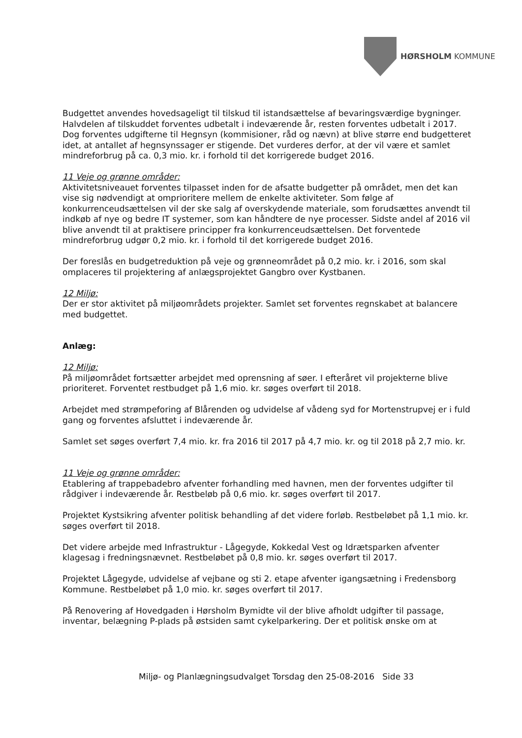HØRSHOLM KOMMUNE
Budgettet anvendes hovedsageligt til tilskud til istandsættelse af bevaringsværdige bygninger. Halvdelen af tilskuddet forventes udbetalt i indeværende år, resten forventes udbetalt i 2017. Dog forventes udgifterne til Hegnsyn (kommisioner, råd og nævn) at blive større end budgetteret idet, at antallet af hegnsynssager er stigende. Det vurderes derfor, at der vil være et samlet mindreforbrug på ca. 0,3 mio. kr. i forhold til det korrigerede budget 2016.
11 Veje og grønne områder:
Aktivitetsniveauet forventes tilpasset inden for de afsatte budgetter på området, men det kan vise sig nødvendigt at omprioritere mellem de enkelte aktiviteter. Som følge af konkurrenceudsættelsen vil der ske salg af overskydende materiale, som forudsættes anvendt til indkøb af nye og bedre IT systemer, som kan håndtere de nye processer. Sidste andel af 2016 vil blive anvendt til at praktisere principper fra konkurrenceudsættelsen. Det forventede mindreforbrug udgør 0,2 mio. kr. i forhold til det korrigerede budget 2016.
Der foreslås en budgetreduktion på veje og grønneområdet på 0,2 mio. kr. i 2016, som skal omplaceres til projektering af anlægsprojektet Gangbro over Kystbanen.
12 Miljø:
Der er stor aktivitet på miljøområdets projekter. Samlet set forventes regnskabet at balancere med budgettet.
Anlæg:
12 Miljø:
På miljøområdet fortsætter arbejdet med oprensning af søer. I efteråret vil projekterne blive prioriteret. Forventet restbudget på 1,6 mio. kr. søges overført til 2018.
Arbejdet med strømpeforing af Blårenden og udvidelse af vådeng syd for Mortenstrupvej er i fuld gang og forventes afsluttet i indeværende år.
Samlet set søges overført 7,4 mio. kr. fra 2016 til 2017 på 4,7 mio. kr. og til 2018 på 2,7 mio. kr.
11 Veje og grønne områder:
Etablering af trappebadebro afventer forhandling med havnen, men der forventes udgifter til rådgiver i indeværende år. Restbeløb på 0,6 mio. kr. søges overført til 2017.
Projektet Kystsikring afventer politisk behandling af det videre forløb. Restbeløbet på 1,1 mio. kr. søges overført til 2018.
Det videre arbejde med Infrastruktur - Lågegyde, Kokkedal Vest og Idrætsparken afventer klagesag i fredningsnævnet. Restbeløbet på 0,8 mio. kr. søges overført til 2017.
Projektet Lågegyde, udvidelse af vejbane og sti 2. etape afventer igangsætning i Fredensborg Kommune. Restbeløbet på 1,0 mio. kr. søges overført til 2017.
På Renovering af Hovedgaden i Hørsholm Bymidte vil der blive afholdt udgifter til passage, inventar, belægning P-plads på østsiden samt cykelparkering. Der et politisk ønske om at
Miljø- og Planlægningsudvalget Torsdag den 25-08-2016 Side 33